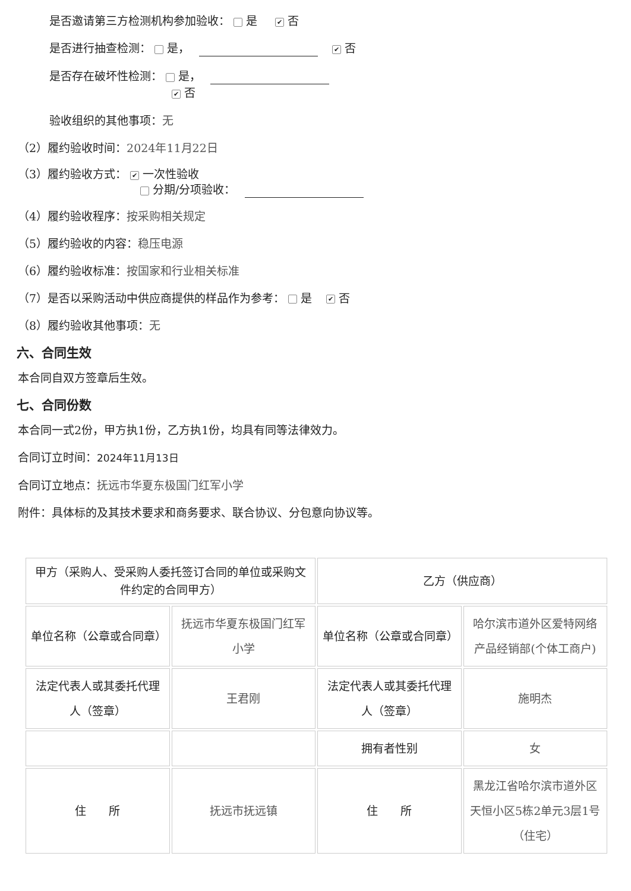是否邀请第三方检测机构参加验收： 是 ✔ 否
是否进行抽查检测： 是， ✔ 否
是否存在破坏性检测： 是，
✔ 否
验收组织的其他事项：无
（2）履约验收时间：2024年11月22日
（3）履约验收方式： ✔ 一次性验收
分期/分项验收：
（4）履约验收程序：按采购相关规定
（5）履约验收的内容：稳压电源
（6）履约验收标准：按国家和行业相关标准
（7）是否以采购活动中供应商提供的样品作为参考： 是 ✔ 否
（8）履约验收其他事项：无
六、合同生效
本合同自双方签章后生效。
七、合同份数
本合同一式2份，甲方执1份，乙方执1份，均具有同等法律效力。
合同订立时间：2024年11月13日
合同订立地点：抚远市华夏东极国门红军小学
附件：具体标的及其技术要求和商务要求、联合协议、分包意向协议等。
| 甲方（采购人、受采购人委托签订合同的单位或采购文件约定的合同甲方） | | 乙方（供应商） | |
| 单位名称（公章或合同章） | 抚远市华夏东极国门红军小学 | 单位名称（公章或合同章） | 哈尔滨市道外区爱特网络产品经销部(个体工商户) |
| 法定代表人或其委托代理人（签章） | 王君刚 | 法定代表人或其委托代理人（签章） | 施明杰 |
| | | 拥有者性别 | 女 |
| 住 所 | 抚远市抚远镇 | 住 所 | 黑龙江省哈尔滨市道外区天恒小区5栋2单元3层1号（住宅） |